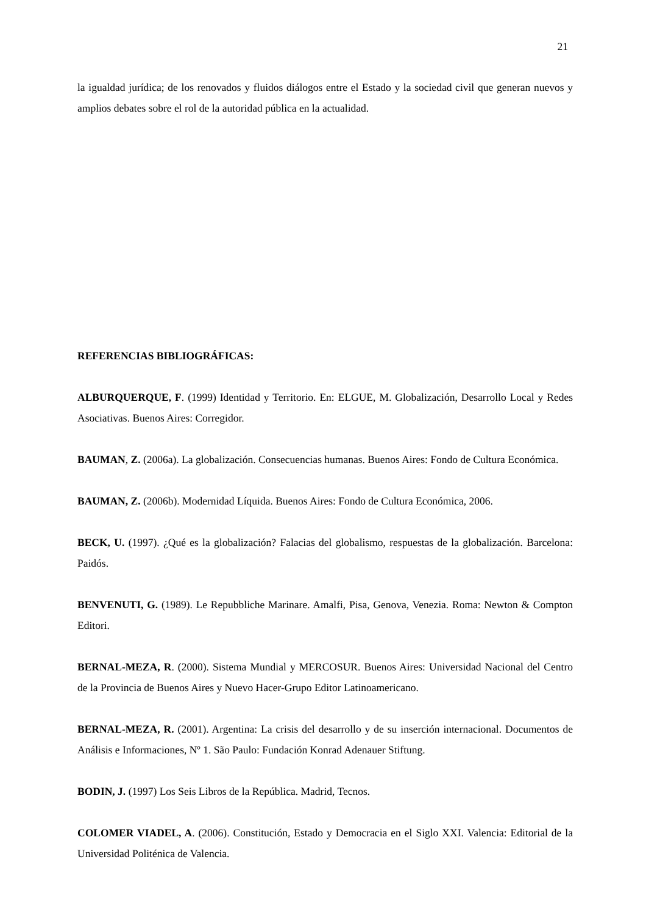21
la igualdad jurídica; de los renovados y fluidos diálogos entre el Estado y la sociedad civil que generan nuevos y amplios debates sobre el rol de la autoridad pública en la actualidad.
REFERENCIAS BIBLIOGRÁFICAS:
ALBURQUERQUE, F. (1999) Identidad y Territorio. En: ELGUE, M. Globalización, Desarrollo Local y Redes Asociativas. Buenos Aires: Corregidor.
BAUMAN, Z. (2006a). La globalización. Consecuencias humanas. Buenos Aires: Fondo de Cultura Económica.
BAUMAN, Z. (2006b). Modernidad Líquida. Buenos Aires: Fondo de Cultura Económica, 2006.
BECK, U. (1997). ¿Qué es la globalización? Falacias del globalismo, respuestas de la globalización. Barcelona: Paidós.
BENVENUTI, G. (1989). Le Repubbliche Marinare. Amalfi, Pisa, Genova, Venezia. Roma: Newton & Compton Editori.
BERNAL-MEZA, R. (2000). Sistema Mundial y MERCOSUR. Buenos Aires: Universidad Nacional del Centro de la Provincia de Buenos Aires y Nuevo Hacer-Grupo Editor Latinoamericano.
BERNAL-MEZA, R. (2001). Argentina: La crisis del desarrollo y de su inserción internacional. Documentos de Análisis e Informaciones, Nº 1. São Paulo: Fundación Konrad Adenauer Stiftung.
BODIN, J. (1997) Los Seis Libros de la República. Madrid, Tecnos.
COLOMER VIADEL, A. (2006). Constitución, Estado y Democracia en el Siglo XXI. Valencia: Editorial de la Universidad Politénica de Valencia.